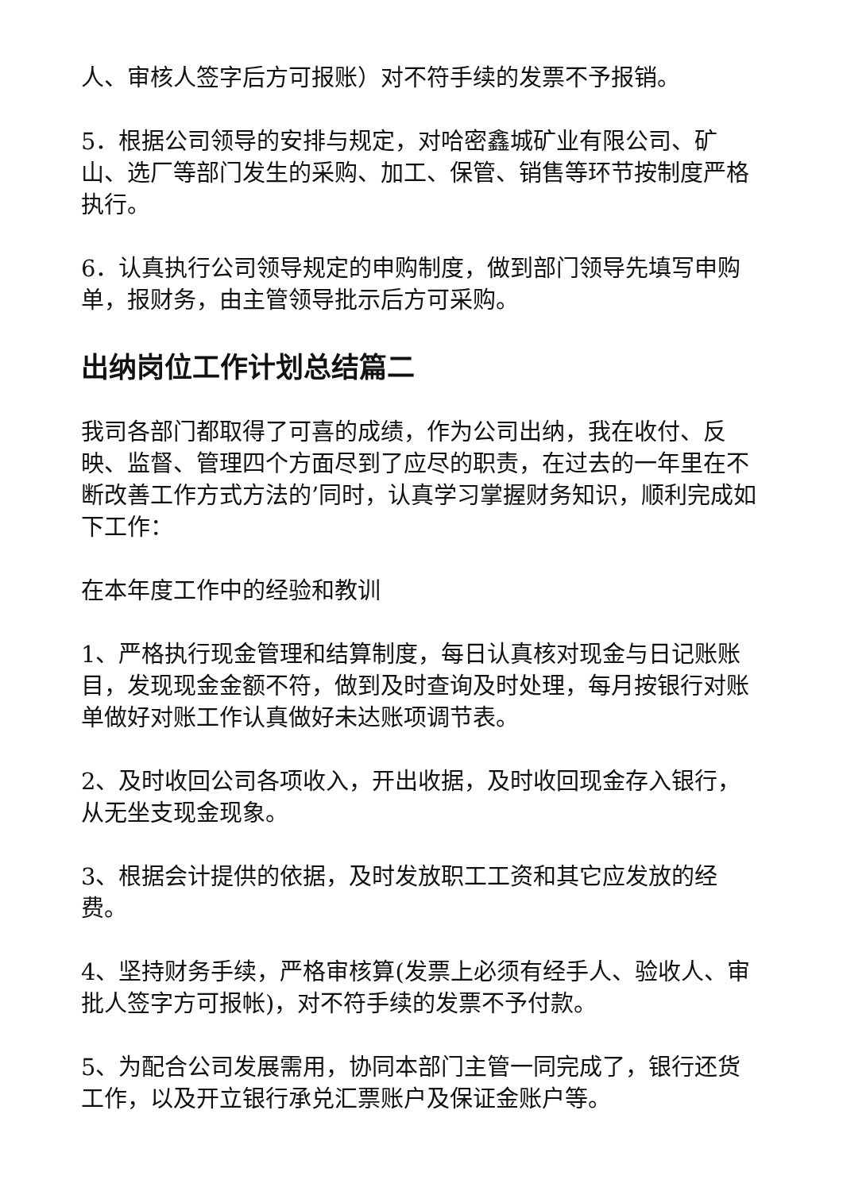人、审核人签字后方可报账）对不符手续的发票不予报销。
5．根据公司领导的安排与规定，对哈密鑫城矿业有限公司、矿山、选厂等部门发生的采购、加工、保管、销售等环节按制度严格执行。
6．认真执行公司领导规定的申购制度，做到部门领导先填写申购单，报财务，由主管领导批示后方可采购。
出纳岗位工作计划总结篇二
我司各部门都取得了可喜的成绩，作为公司出纳，我在收付、反映、监督、管理四个方面尽到了应尽的职责，在过去的一年里在不断改善工作方式方法的’同时，认真学习掌握财务知识，顺利完成如下工作：
在本年度工作中的经验和教训
1、严格执行现金管理和结算制度，每日认真核对现金与日记账账目，发现现金金额不符，做到及时查询及时处理，每月按银行对账单做好对账工作认真做好未达账项调节表。
2、及时收回公司各项收入，开出收据，及时收回现金存入银行，从无坐支现金现象。
3、根据会计提供的依据，及时发放职工工资和其它应发放的经费。
4、坚持财务手续，严格审核算(发票上必须有经手人、验收人、审批人签字方可报帐)，对不符手续的发票不予付款。
5、为配合公司发展需用，协同本部门主管一同完成了，银行还货工作，以及开立银行承兑汇票账户及保证金账户等。